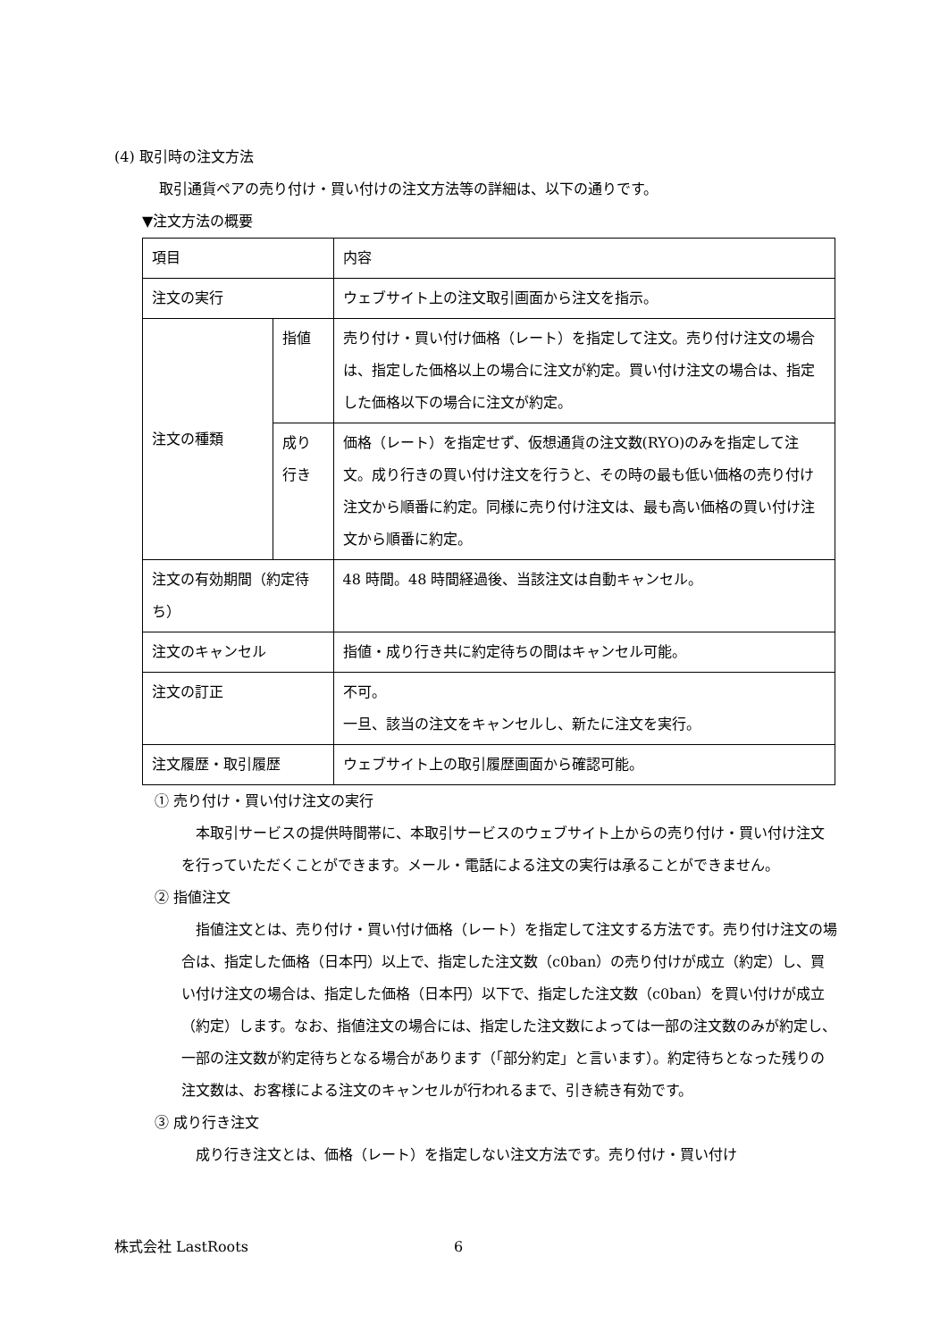(4) 取引時の注文方法
取引通貨ペアの売り付け・買い付けの注文方法等の詳細は、以下の通りです。
▼注文方法の概要
| 項目 | | 内容 |
| 注文の実行 | | ウェブサイト上の注文取引画面から注文を指示。 |
| 注文の種類 | 指値 | 売り付け・買い付け価格（レート）を指定して注文。売り付け注文の場合は、指定した価格以上の場合に注文が約定。買い付け注文の場合は、指定した価格以下の場合に注文が約定。 |
| | 成り行き | 価格（レート）を指定せず、仮想通貨の注文数(RYO)のみを指定して注文。成り行きの買い付け注文を行うと、その時の最も低い価格の売り付け注文から順番に約定。同様に売り付け注文は、最も高い価格の買い付け注文から順番に約定。 |
| 注文の有効期間（約定待ち） | | 48 時間。48 時間経過後、当該注文は自動キャンセル。 |
| 注文のキャンセル | | 指値・成り行き共に約定待ちの間はキャンセル可能。 |
| 注文の訂正 | | 不可。 一旦、該当の注文をキャンセルし、新たに注文を実行。 |
| 注文履歴・取引履歴 | | ウェブサイト上の取引履歴画面から確認可能。 |
① 売り付け・買い付け注文の実行
本取引サービスの提供時間帯に、本取引サービスのウェブサイト上からの売り付け・買い付け注文を行っていただくことができます。メール・電話による注文の実行は承ることができません。
② 指値注文
指値注文とは、売り付け・買い付け価格（レート）を指定して注文する方法です。売り付け注文の場合は、指定した価格（日本円）以上で、指定した注文数（c0ban）の売り付けが成立（約定）し、買い付け注文の場合は、指定した価格（日本円）以下で、指定した注文数（c0ban）を買い付けが成立（約定）します。なお、指値注文の場合には、指定した注文数によっては一部の注文数のみが約定し、一部の注文数が約定待ちとなる場合があります（「部分約定」と言います）。約定待ちとなった残りの注文数は、お客様による注文のキャンセルが行われるまで、引き続き有効です。
③ 成り行き注文
成り行き注文とは、価格（レート）を指定しない注文方法です。売り付け・買い付け
株式会社 LastRoots 6